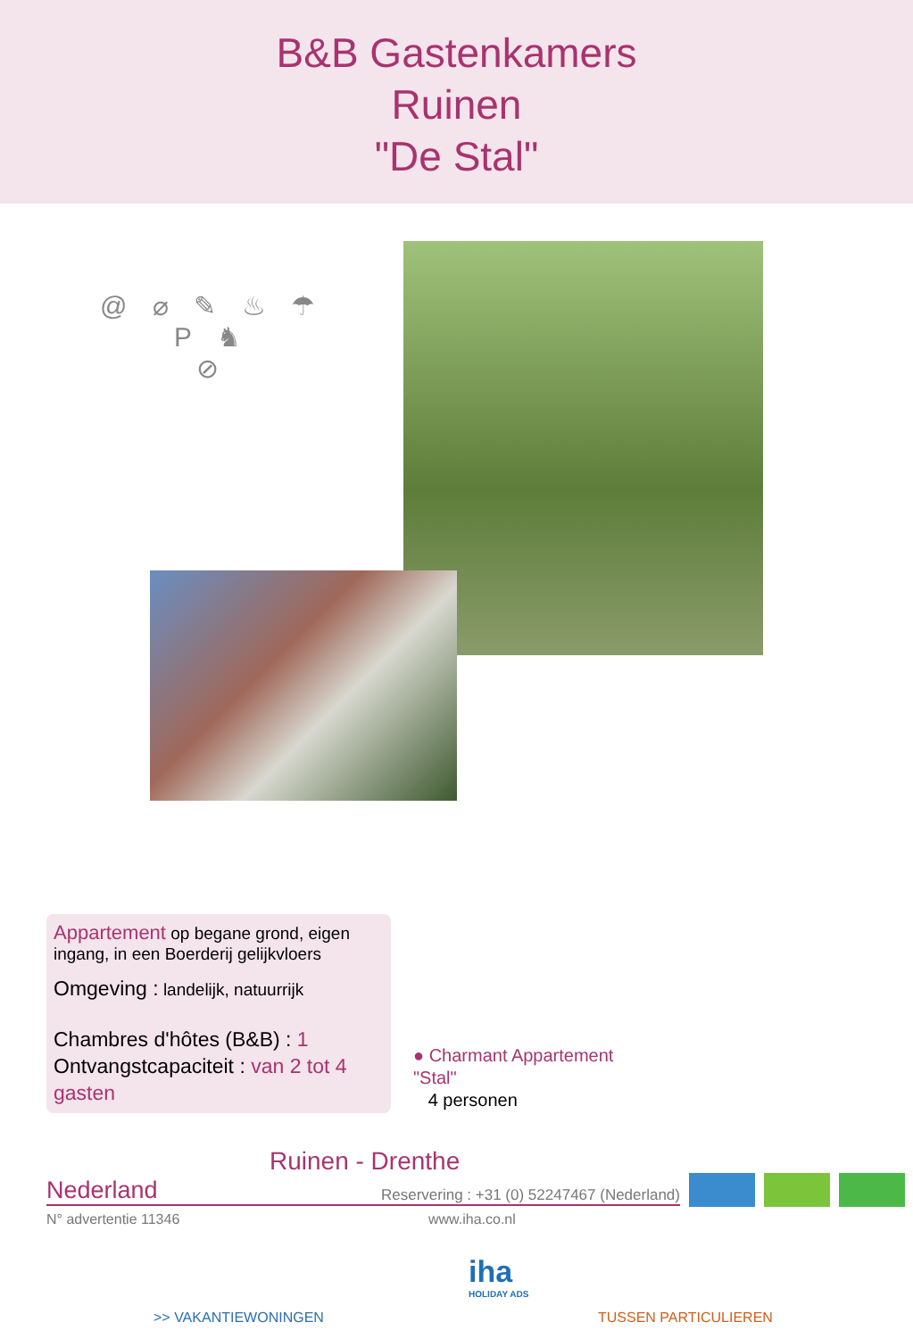B&B Gastenkamers
Ruinen
"De Stal"
@ ⌀ ✎ ♨ ☂ P ♞
⊘
Appartement op begane grond, eigen ingang, in een Boerderij gelijkvloers
Omgeving : landelijk, natuurrijk
Chambres d'hôtes (B&B) : 1
Ontvangstcapaciteit : van 2 tot 4 gasten
● Charmant Appartement
"Stal"
4 personen
Ruinen - Drenthe
Nederland Reservering : +31 (0) 52247467 (Nederland)
N° advertentie 11346 www.iha.co.nl
iha
HOLIDAY ADS
>> VAKANTIEWONINGEN TUSSEN PARTICULIEREN